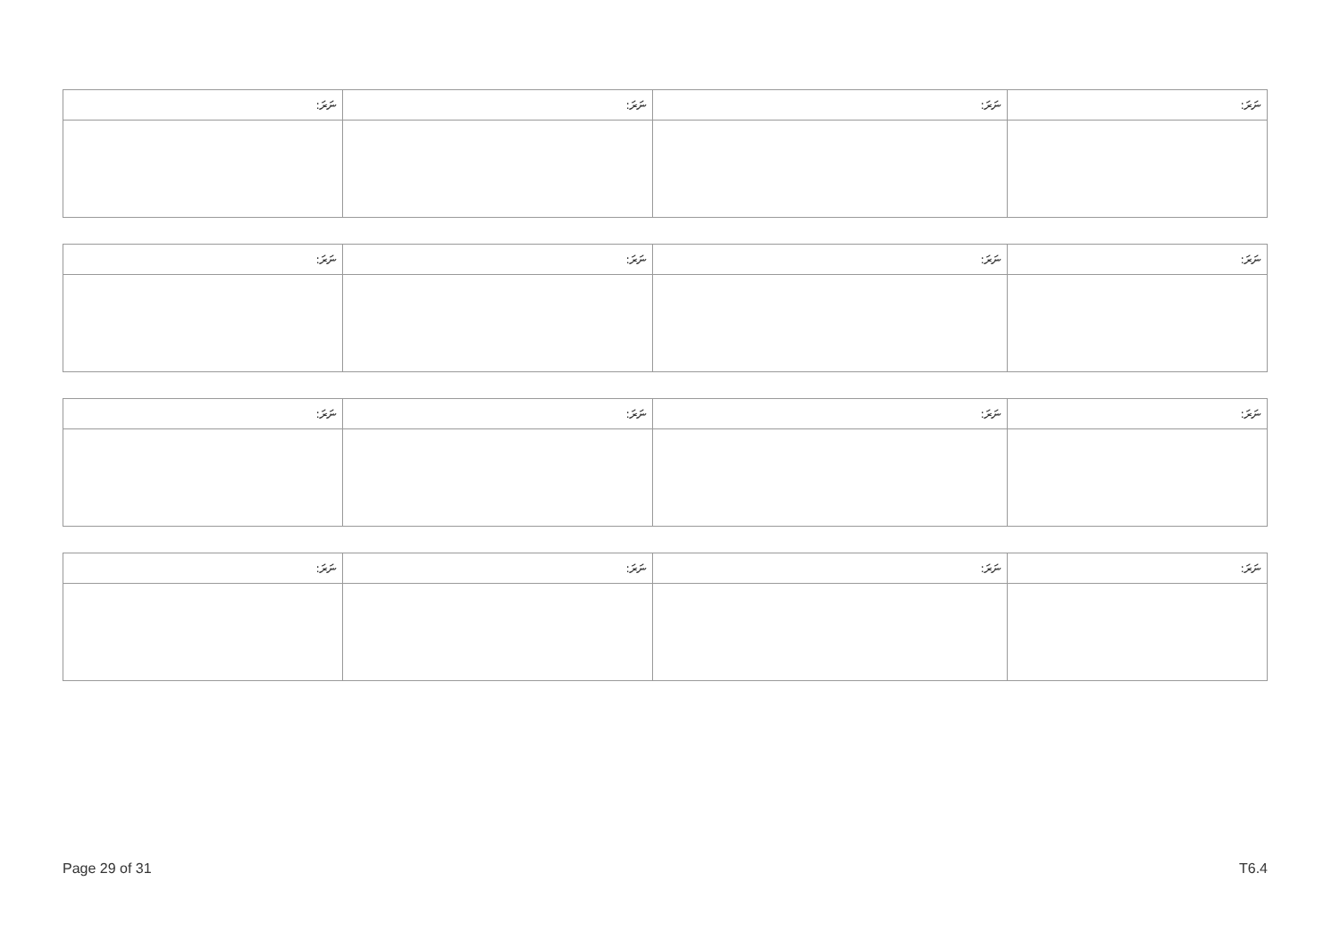| ނަރަ: | ނަރަ: | ނަރަ: | ނަރަ: |
| --- | --- | --- | --- |
| ނަރަ: | ނަރަ: | ނަރަ: | ނަރަ: |
| --- | --- | --- | --- |
| ނަރަ: | ނަރަ: | ނަރަ: | ނަރަ: |
| --- | --- | --- | --- |
| ނަރަ: | ނަރަ: | ނަރަ: | ނަރަ: |
| --- | --- | --- | --- |
Page 29 of 31 T6.4